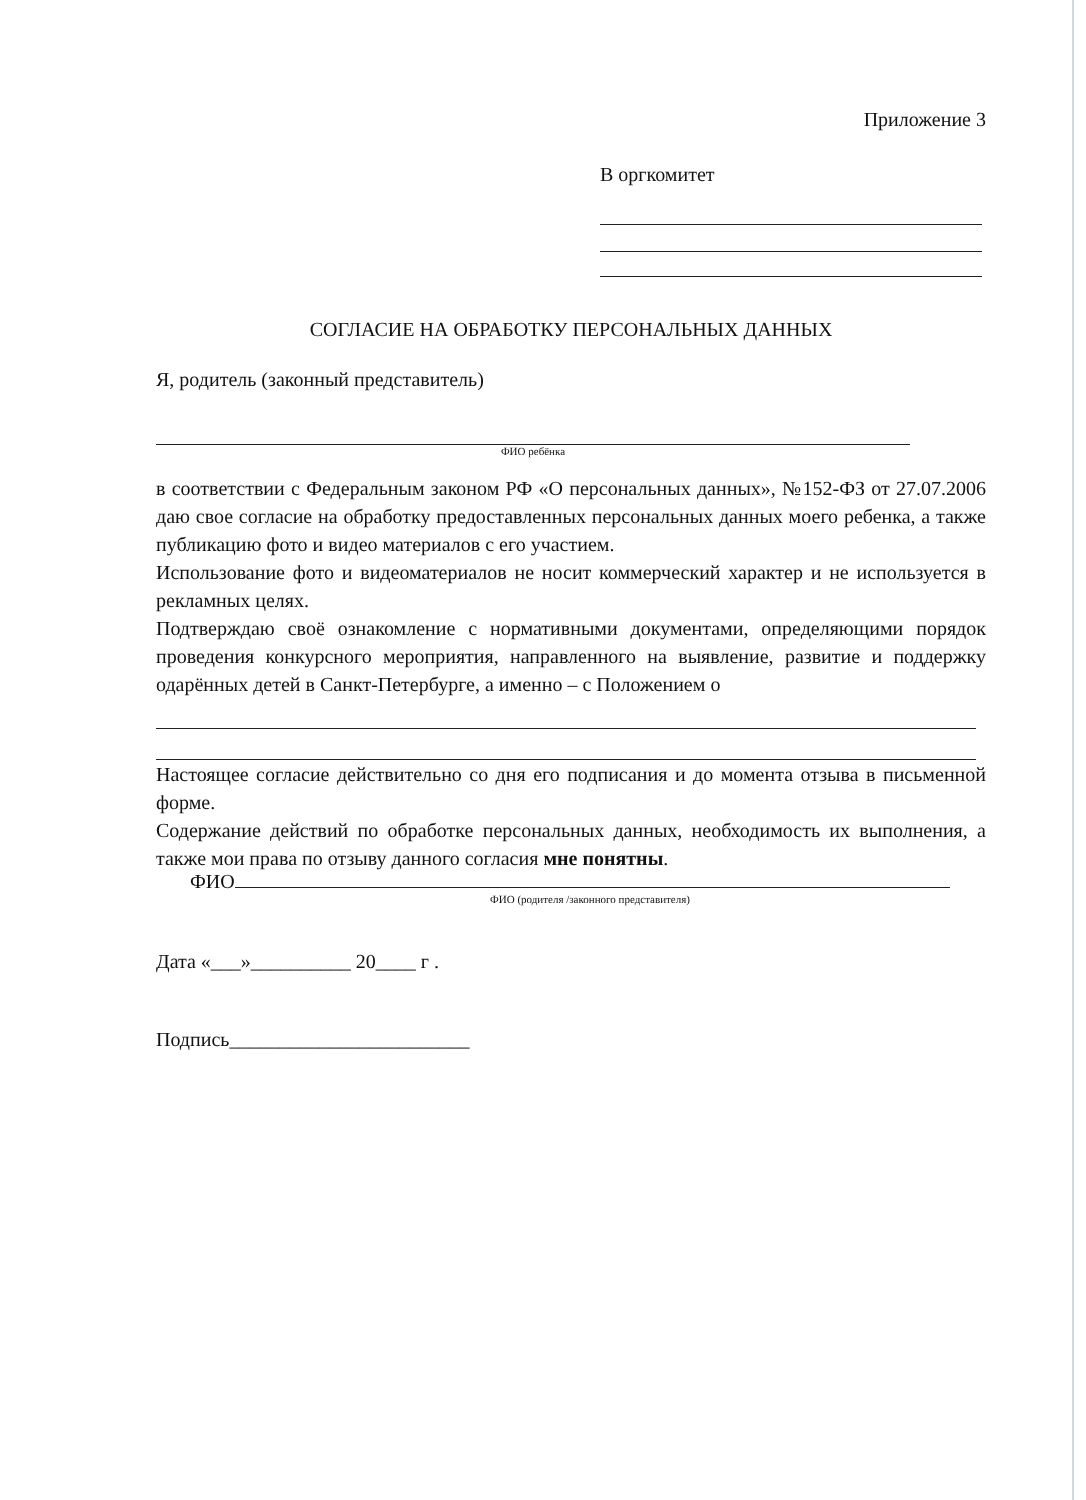Приложение 3
В оргкомитет
СОГЛАСИЕ НА ОБРАБОТКУ ПЕРСОНАЛЬНЫХ ДАННЫХ
Я, родитель (законный представитель)
ФИО ребёнка
в соответствии с Федеральным законом РФ «О персональных данных», №152-ФЗ от 27.07.2006 даю свое согласие на обработку предоставленных персональных данных моего ребенка, а также публикацию фото и видео материалов с его участием.
Использование фото и видеоматериалов не носит коммерческий характер и не используется в рекламных целях.
Подтверждаю своё ознакомление с нормативными документами, определяющими порядок проведения конкурсного мероприятия, направленного на выявление, развитие и поддержку одарённых детей в Санкт-Петербурге, а именно – с Положением о
Настоящее согласие действительно со дня его подписания и до момента отзыва в письменной форме.
Содержание действий по обработке персональных данных, необходимость их выполнения, а также мои права по отзыву данного согласия мне понятны.
ФИО
ФИО (родителя /законного представителя)
Дата «___»__________ 20____ г .
Подпись________________________